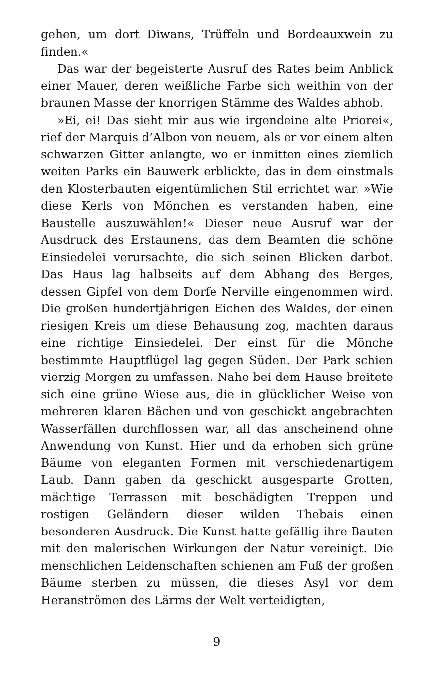gehen, um dort Diwans, Trüffeln und Bordeauxwein zu finden.«
Das war der begeisterte Ausruf des Rates beim Anblick einer Mauer, deren weißliche Farbe sich weithin von der braunen Masse der knorrigen Stämme des Waldes abhob.
»Ei, ei! Das sieht mir aus wie irgendeine alte Priorei«, rief der Marquis d’Albon von neuem, als er vor einem alten schwarzen Gitter anlangte, wo er inmitten eines ziemlich weiten Parks ein Bauwerk erblickte, das in dem einstmals den Klosterbauten eigentümlichen Stil errichtet war. »Wie diese Kerls von Mönchen es verstanden haben, eine Baustelle auszuwählen!« Dieser neue Ausruf war der Ausdruck des Erstaunens, das dem Beamten die schöne Einsiedelei verursachte, die sich seinen Blicken darbot. Das Haus lag halbseits auf dem Abhang des Berges, dessen Gipfel von dem Dorfe Nerville eingenommen wird. Die großen hundertjährigen Eichen des Waldes, der einen riesigen Kreis um diese Behausung zog, machten daraus eine richtige Einsiedelei. Der einst für die Mönche bestimmte Hauptflügel lag gegen Süden. Der Park schien vierzig Morgen zu umfassen. Nahe bei dem Hause breitete sich eine grüne Wiese aus, die in glücklicher Weise von mehreren klaren Bächen und von geschickt angebrachten Wasserfällen durchflossen war, all das anscheinend ohne Anwendung von Kunst. Hier und da erhoben sich grüne Bäume von eleganten Formen mit verschiedenartigem Laub. Dann gaben da geschickt ausgesparte Grotten, mächtige Terrassen mit beschädigten Treppen und rostigen Geländern dieser wilden Thebais einen besonderen Ausdruck. Die Kunst hatte gefällig ihre Bauten mit den malerischen Wirkungen der Natur vereinigt. Die menschlichen Leidenschaften schienen am Fuß der großen Bäume sterben zu müssen, die dieses Asyl vor dem Heranströmen des Lärms der Welt verteidigten,
9